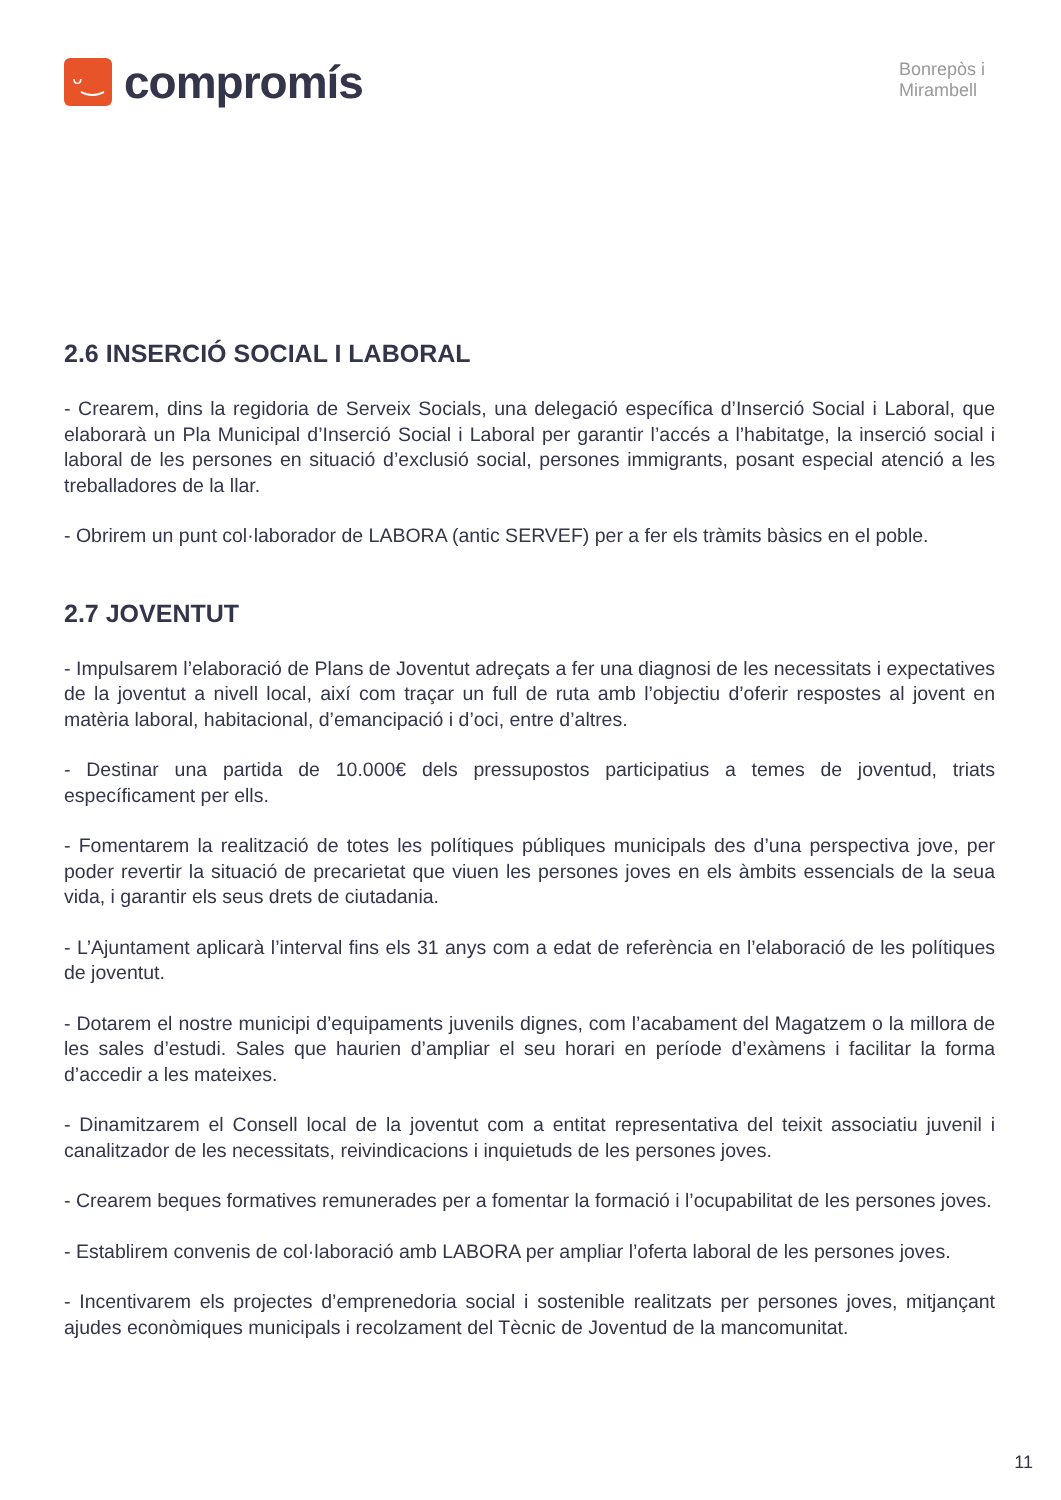ᵕ‿
compromís
Bonrepòs i
Mirambell
2.6 INSERCIÓ SOCIAL I LABORAL
- Crearem, dins la regidoria de Serveix Socials, una delegació específica d’Inserció Social i Laboral, que elaborarà un Pla Municipal d’Inserció Social i Laboral per garantir l’accés a l’habitatge, la inserció social i laboral de les persones en situació d’exclusió social, persones immigrants, posant especial atenció a les treballadores de la llar.
- Obrirem un punt col·laborador de LABORA (antic SERVEF) per a fer els tràmits bàsics en el poble.
2.7 JOVENTUT
- Impulsarem l’elaboració de Plans de Joventut adreçats a fer una diagnosi de les necessitats i expectatives de la joventut a nivell local, així com traçar un full de ruta amb l’objectiu d’oferir respostes al jovent en matèria laboral, habitacional, d’emancipació i d’oci, entre d’altres.
- Destinar una partida de 10.000€ dels pressupostos participatius a temes de joventud, triats específicament per ells.
- Fomentarem la realització de totes les polítiques públiques municipals des d’una perspectiva jove, per poder revertir la situació de precarietat que viuen les persones joves en els àmbits essencials de la seua vida, i garantir els seus drets de ciutadania.
- L’Ajuntament aplicarà l’interval fins els 31 anys com a edat de referència en l’elaboració de les polítiques de joventut.
- Dotarem el nostre municipi d’equipaments juvenils dignes, com l’acabament del Magatzem o la millora de les sales d’estudi. Sales que haurien d’ampliar el seu horari en període d’exàmens i facilitar la forma d’accedir a les mateixes.
- Dinamitzarem el Consell local de la joventut com a entitat representativa del teixit associatiu juvenil i canalitzador de les necessitats, reivindicacions i inquietuds de les persones joves.
- Crearem beques formatives remunerades per a fomentar la formació i l’ocupabilitat de les persones joves.
- Establirem convenis de col·laboració amb LABORA per ampliar l’oferta laboral de les persones joves.
- Incentivarem els projectes d’emprenedoria social i sostenible realitzats per persones joves, mitjançant ajudes econòmiques municipals i recolzament del Tècnic de Joventud de la mancomunitat.
11